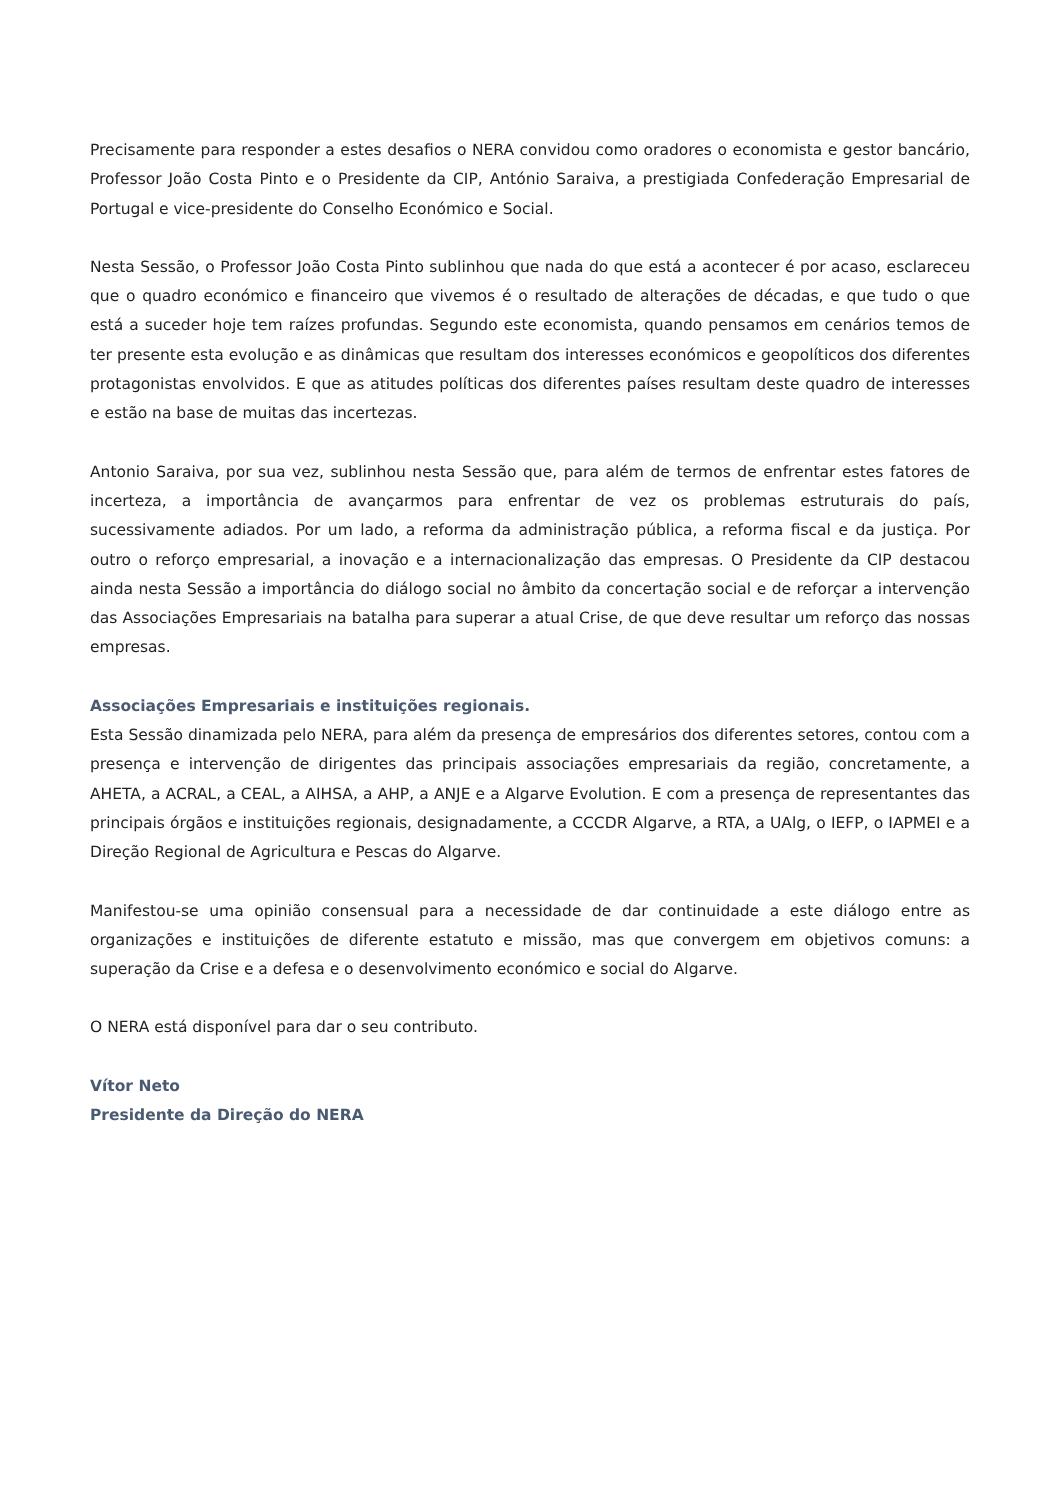Precisamente para responder a estes desafios o NERA convidou como oradores o economista e gestor bancário, Professor João Costa Pinto e o Presidente da CIP, António Saraiva, a prestigiada Confederação Empresarial de Portugal e vice-presidente do Conselho Económico e Social.
Nesta Sessão, o Professor João Costa Pinto sublinhou que nada do que está a acontecer é por acaso, esclareceu que o quadro económico e financeiro que vivemos é o resultado de alterações de décadas, e que tudo o que está a suceder hoje tem raízes profundas. Segundo este economista, quando pensamos em cenários temos de ter presente esta evolução e as dinâmicas que resultam dos interesses económicos e geopolíticos dos diferentes protagonistas envolvidos. E que as atitudes políticas dos diferentes países resultam deste quadro de interesses e estão na base de muitas das incertezas.
Antonio Saraiva, por sua vez, sublinhou nesta Sessão que, para além de termos de enfrentar estes fatores de incerteza, a importância de avançarmos para enfrentar de vez os problemas estruturais do país, sucessivamente adiados. Por um lado, a reforma da administração pública, a reforma fiscal e da justiça. Por outro o reforço empresarial, a inovação e a internacionalização das empresas. O Presidente da CIP destacou ainda nesta Sessão a importância do diálogo social no âmbito da concertação social e de reforçar a intervenção das Associações Empresariais na batalha para superar a atual Crise, de que deve resultar um reforço das nossas empresas.
Associações Empresariais e instituições regionais.
Esta Sessão dinamizada pelo NERA, para além da presença de empresários dos diferentes setores, contou com a presença e intervenção de dirigentes das principais associações empresariais da região, concretamente, a AHETA, a ACRAL, a CEAL, a AIHSA, a AHP, a ANJE e a Algarve Evolution. E com a presença de representantes das principais órgãos e instituições regionais, designadamente, a CCCDR Algarve, a RTA, a UAlg, o IEFP, o IAPMEI e a Direção Regional de Agricultura e Pescas do Algarve.
Manifestou-se uma opinião consensual para a necessidade de dar continuidade a este diálogo entre as organizações e instituições de diferente estatuto e missão, mas que convergem em objetivos comuns: a superação da Crise e a defesa e o desenvolvimento económico e social do Algarve.
O NERA está disponível para dar o seu contributo.
Vítor Neto
Presidente da Direção do NERA